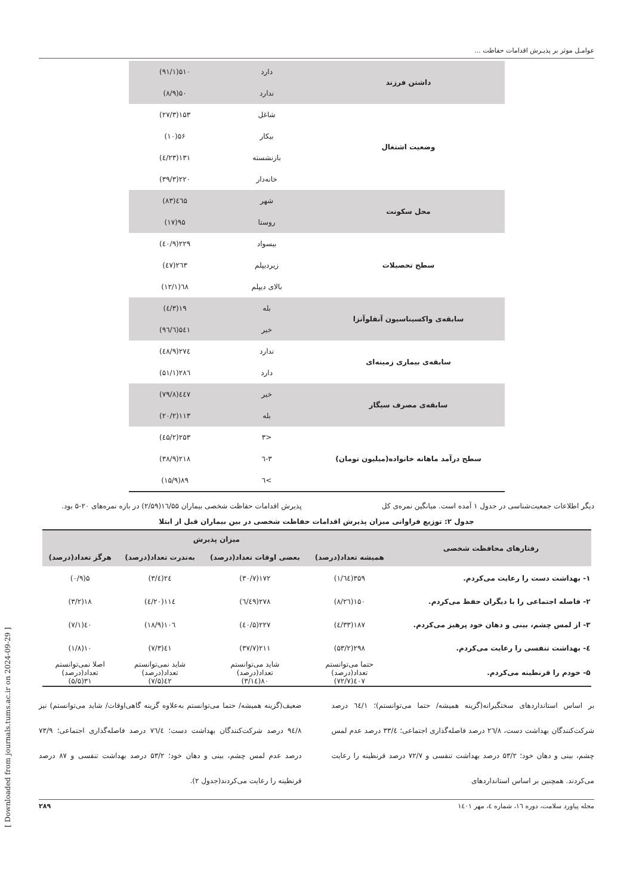عوامـل موثر بر پذیـرش اقدامات حفاظت ...
| داشتن فرزند | دارد | ۵۱۰(۹۱/۱) |
| | ندارد | ۵۰(۸/۹) |
| وضعیت اشتغال | شاغل | ۱۵۳(۲۷/۳) |
| | بیکار | ۵۶(۱۰) |
| | بازنشسته | ۱۳۱(۲۳/٤) |
| | خانه‌دار | ۲۲۰(۳۹/۳) |
| محل سکونت | شهر | ٤٦۵(۸۳) |
| | روستا | ۹۵(۱۷) |
| سطح تحصیلات | بیسواد | ۲۲۹(٤۰/۹) |
| | زیردیپلم | ۲٦۳(٤۷) |
| | بالای دیپلم | ٦۸(۱۲/۱) |
| سابقه‌ی واکسیناسیون آنفلوآنزا | بله | ۱۹(۳/٤) |
| | خیر | ۵٤۱(۹٦/٦) |
| سابقه‌ی بیماری زمینه‌ای | ندارد | ۲۷٤(٤۸/۹) |
| | دارد | ۲۸٦(۵۱/۱) |
| سابقه‌ی مصرف سیگار | خیر | ٤٤۷(۷۹/۸) |
| | بله | ۱۱۳(۲۰/۲) |
| سطح درآمد ماهانه خانواده(میلیون تومان) | <۳ | ۲۵۳(٤۵/۲) |
| | ۳-٦ | ۲۱۸(۳۸/۹) |
| | >٦ | ۸۹(۱۵/۹) |
دیگر اطلاعات جمعیت‌شناسی در جدول ۱ آمده است. میانگین نمره‌ی کل
پذیرش اقدامات حفاظت شخصی بیماران ۱٦/۵۵(۲/۵۹) در بازه نمره‌های ۲۰-۵ بود.
جدول ۲: توزیع فراوانی میزان پذیرش اقدامات حفاظت شخصی در بین بیماران قبل از ابتلا
| رفتارهای محافظت شخصی | میزان پذیرش | | | |
| --- | --- | --- | --- | --- |
| | همیشه تعداد(درصد) | بعضی اوقات تعداد(درصد) | به‌ندرت تعداد(درصد) | هرگز تعداد(درصد) |
| ۱- بهداشت دست را رعایت می‌کردم. | ۳۵۹(٦٤/۱) | ۱۷۲(۳۰/۷) | ۲٤(٤/۳) | ۵(۰/۹) |
| ۲- فاصله اجتماعی را با دیگران حفظ می‌کردم. | ۱۵۰(۲٦/۸) | ۲۷۸(٤۹/٦) | ۱۱٤(۲۰/٤) | ۱۸(۳/۲) |
| ۳- از لمس چشم، بینی و دهان خود پرهیز می‌کردم. | ۱۸۷(۳۳/٤) | ۲۲۷(٤۰/۵) | ۱۰٦(۱۸/۹) | ٤۰(۷/۱) |
| ٤- بهداشت تنفسی را رعایت می‌کردم. | ۲۹۸(۵۳/۲) | ۲۱۱(۳۷/۷) | ٤۱(۷/۳) | ۱۰(۱/۸) |
| ۵- خودم را قرنطینه می‌کردم. | حتما می‌توانستم تعداد(درصد) ٤۰۷(۷۲/۷) | شاید می‌توانستم تعداد(درصد) ۸۰(۱٤/۳) | شاید نمی‌توانستم تعداد(درصد) ٤۲(۷/۵) | اصلا نمی‌توانستم تعداد(درصد) ۳۱(۵/۵) |
بر اساس استانداردهای سختگیرانه(گزینه همیشه/ حتما می‌توانستم)؛ ٦٤/۱ درصد شرکت‌کنندگان بهداشت دست، ۲٦/۸ درصد فاصله‌گذاری اجتماعی؛ ۳۳/٤ درصد عدم لمس چشم، بینی و دهان خود؛ ۵۳/۲ درصد بهداشت تنفسی و ۷۲/۷ درصد قرنطینه را رعایت می‌کردند. همچنین بر اساس استانداردهای
ضعیف(گزینه همیشه/ حتما می‌توانستم به‌علاوه گزینه گاهی‌اوقات/ شاید می‌توانستم) نیز ۹٤/۸ درصد شرکت‌کنندگان بهداشت دست؛ ۷٦/٤ درصد فاصله‌گذاری اجتماعی؛ ۷۳/۹ درصد عدم لمس چشم، بینی و دهان خود؛ ۵۳/۲ درصد بهداشت تنفسی و ۸۷ درصد قرنطینه را رعایت می‌کردند(جدول ۲).
مجله پیاورد سلامت، دوره ۱٦، شماره ٤، مهر ۱٤۰۱ ۲۸۹
[ Downloaded from journals.tums.ac.ir on 2024-09-29 ]